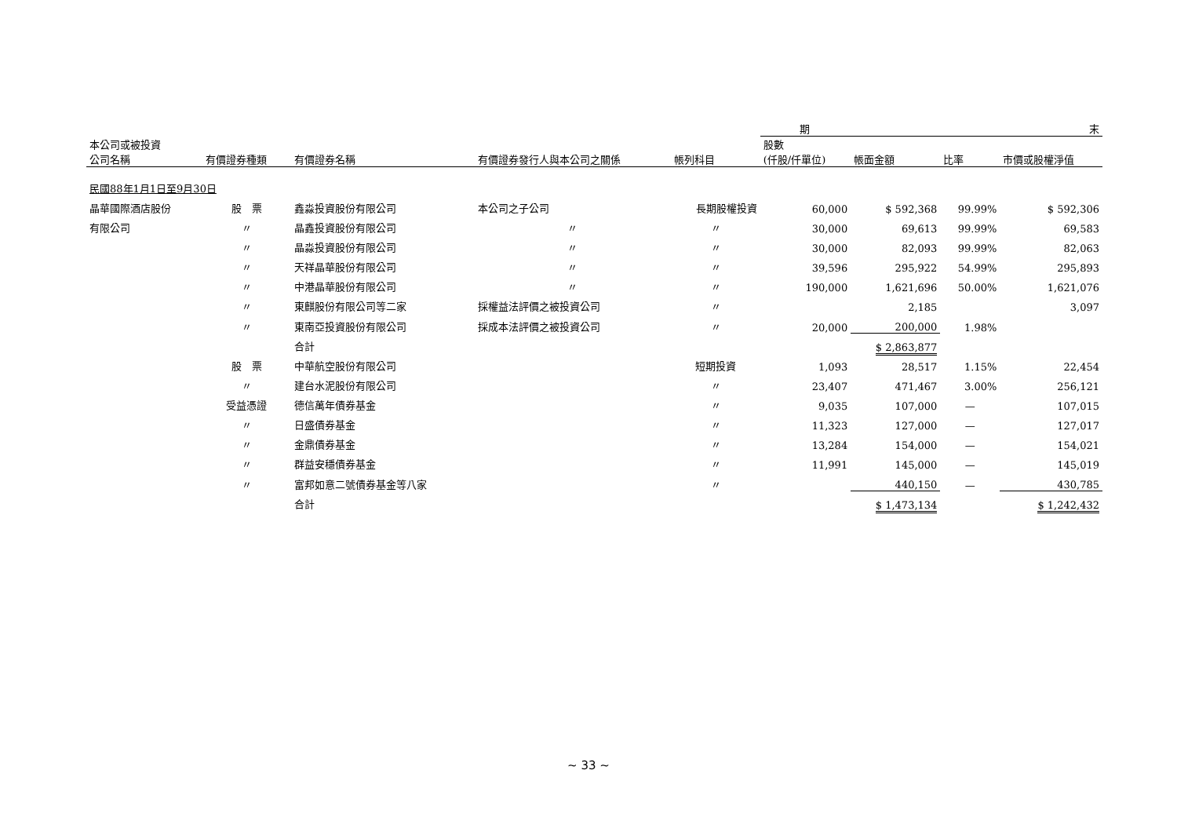| | | | | | 期 | | 末 | |
| 本公司或被投資 公司名稱 | 有價證券種類 | 有價證券名稱 | 有價證券發行人與本公司之關係 | 帳列科目 | 股數 (仟股/仟單位) | 帳面金額 | 比率 | 市價或股權淨值 |
| 民國88年1月1日至9月30日 | | | | | | | | |
| 晶華國際酒店股份 | 股 票 | 鑫淼投資股份有限公司 | 本公司之子公司 | 長期股權投資 | 60,000 | $ 592,368 | 99.99% | $ 592,306 |
| 有限公司 | 〃 | 晶鑫投資股份有限公司 | 〃 | 〃 | 30,000 | 69,613 | 99.99% | 69,583 |
| | 〃 | 晶淼投資股份有限公司 | 〃 | 〃 | 30,000 | 82,093 | 99.99% | 82,063 |
| | 〃 | 天祥晶華股份有限公司 | 〃 | 〃 | 39,596 | 295,922 | 54.99% | 295,893 |
| | 〃 | 中港晶華股份有限公司 | 〃 | 〃 | 190,000 | 1,621,696 | 50.00% | 1,621,076 |
| | 〃 | 東麒股份有限公司等二家 | 採權益法評價之被投資公司 | 〃 | | 2,185 | | 3,097 |
| | 〃 | 東南亞投資股份有限公司 | 採成本法評價之被投資公司 | 〃 | 20,000 | 200,000 | 1.98% | |
| | | 合計 | | | | $ 2,863,877 | | |
| | 股 票 | 中華航空股份有限公司 | | 短期投資 | 1,093 | 28,517 | 1.15% | 22,454 |
| | 〃 | 建台水泥股份有限公司 | | 〃 | 23,407 | 471,467 | 3.00% | 256,121 |
| | 受益憑證 | 德信萬年債券基金 | | 〃 | 9,035 | 107,000 | — | 107,015 |
| | 〃 | 日盛債券基金 | | 〃 | 11,323 | 127,000 | — | 127,017 |
| | 〃 | 金鼎債券基金 | | 〃 | 13,284 | 154,000 | — | 154,021 |
| | 〃 | 群益安穩債券基金 | | 〃 | 11,991 | 145,000 | — | 145,019 |
| | 〃 | 富邦如意二號債券基金等八家 | | 〃 | | 440,150 | — | 430,785 |
| | | 合計 | | | | $ 1,473,134 | | $ 1,242,432 |
~ 33 ~